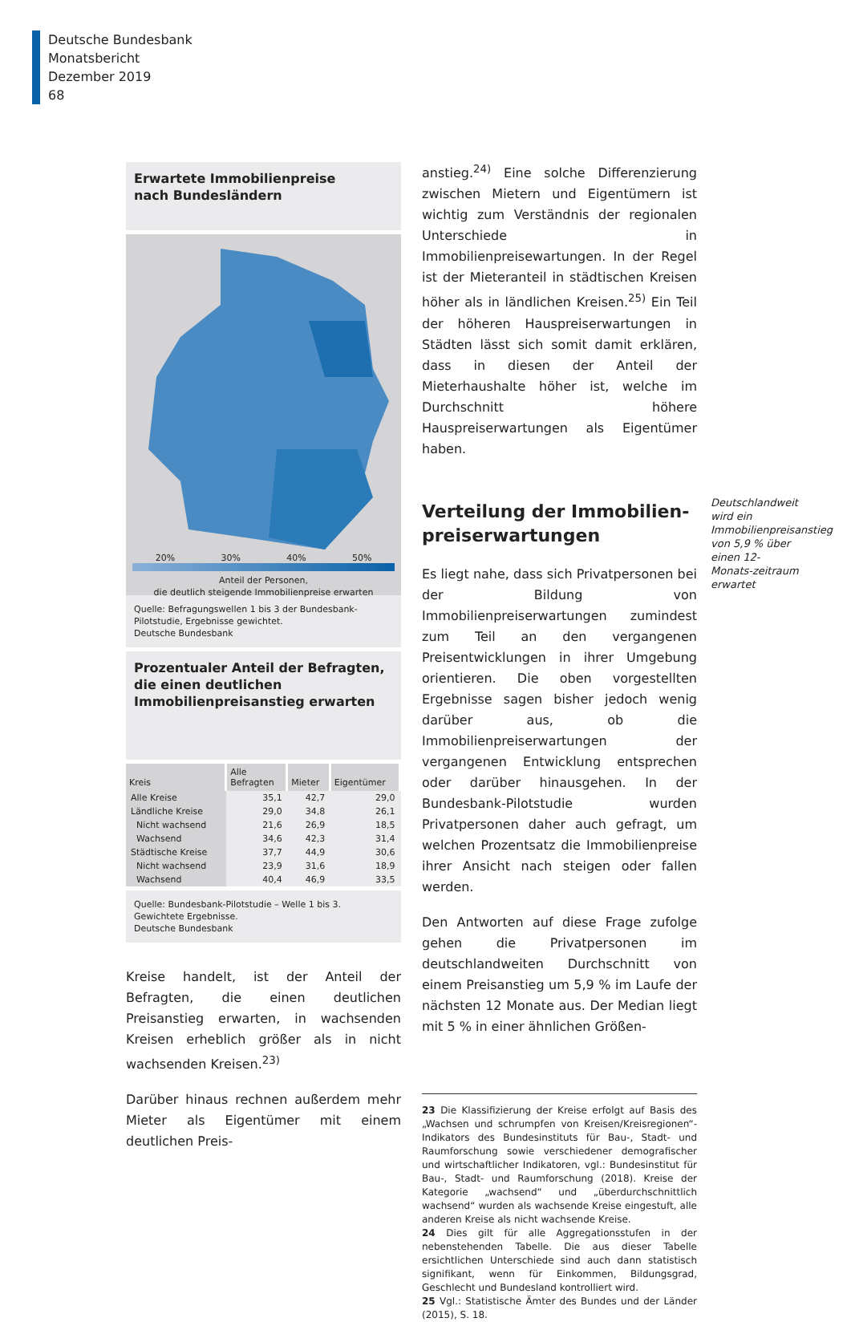Deutsche Bundesbank
Monatsbericht
Dezember 2019
68
Erwartete Immobilienpreise
nach Bundesländern
20% 30% 40% 50%
Anteil der Personen,
die deutlich steigende Immobilienpreise erwarten
Quelle: Befragungswellen 1 bis 3 der Bundesbank-Pilotstudie, Ergebnisse gewichtet.
Deutsche Bundesbank
Prozentualer Anteil der Befragten, die einen deutlichen Immobilienpreisanstieg erwarten
| Kreis | Alle Befragten | Mieter | Eigentümer |
| --- | --- | --- | --- |
| Alle Kreise | 35,1 | 42,7 | 29,0 |
| Ländliche Kreise | 29,0 | 34,8 | 26,1 |
| Nicht wachsend | 21,6 | 26,9 | 18,5 |
| Wachsend | 34,6 | 42,3 | 31,4 |
| Städtische Kreise | 37,7 | 44,9 | 30,6 |
| Nicht wachsend | 23,9 | 31,6 | 18,9 |
| Wachsend | 40,4 | 46,9 | 33,5 |
Quelle: Bundesbank-Pilotstudie – Welle 1 bis 3. Gewichtete Ergebnisse.
Deutsche Bundesbank
Kreise handelt, ist der Anteil der Befragten, die einen deutlichen Preisanstieg erwarten, in wachsenden Kreisen erheblich größer als in nicht wachsenden Kreisen.<sup>23)</sup>
Darüber hinaus rechnen außerdem mehr Mieter als Eigentümer mit einem deutlichen Preis-
anstieg.<sup>24)</sup> Eine solche Differenzierung zwischen Mietern und Eigentümern ist wichtig zum Verständnis der regionalen Unterschiede in Immobilienpreisewartungen. In der Regel ist der Mieteranteil in städtischen Kreisen höher als in ländlichen Kreisen.<sup>25)</sup> Ein Teil der höheren Hauspreiserwartungen in Städten lässt sich somit damit erklären, dass in diesen der Anteil der Mieterhaushalte höher ist, welche im Durchschnitt höhere Hauspreiserwartungen als Eigentümer haben.
Verteilung der Immobilien­preiserwartungen
Es liegt nahe, dass sich Privatpersonen bei der Bildung von Immobilienpreiserwartungen zumindest zum Teil an den vergangenen Preisentwicklungen in ihrer Umgebung orientieren. Die oben vorgestellten Ergebnisse sagen bisher jedoch wenig darüber aus, ob die Immobilienpreiserwartungen der vergangenen Entwicklung entsprechen oder darüber hinausgehen. In der Bundesbank-Pilotstudie wurden Privatpersonen daher auch gefragt, um welchen Prozentsatz die Immobilienpreise ihrer Ansicht nach steigen oder fallen werden.
Den Antworten auf diese Frage zufolge gehen die Privatpersonen im deutschlandweiten Durchschnitt von einem Preisanstieg um 5,9 % im Laufe der nächsten 12 Monate aus. Der Median liegt mit 5 % in einer ähnlichen Größen-
23 Die Klassifizierung der Kreise erfolgt auf Basis des „Wachsen und schrumpfen von Kreisen/Kreisregionen“-Indikators des Bundesinstituts für Bau-, Stadt- und Raumforschung sowie verschiedener demografischer und wirtschaftlicher Indikatoren, vgl.: Bundesinstitut für Bau-, Stadt- und Raumforschung (2018). Kreise der Kategorie „wachsend“ und „überdurchschnittlich wachsend“ wurden als wachsende Kreise eingestuft, alle anderen Kreise als nicht wachsende Kreise.
24 Dies gilt für alle Aggregationsstufen in der nebenstehenden Tabelle. Die aus dieser Tabelle ersichtlichen Unterschiede sind auch dann statistisch signifikant, wenn für Einkommen, Bildungsgrad, Geschlecht und Bundesland kontrolliert wird.
25 Vgl.: Statistische Ämter des Bundes und der Länder (2015), S. 18.
Deutschlandweit wird ein Immobilienpreisanstieg von 5,9 % über einen 12-Monats-zeitraum erwartet